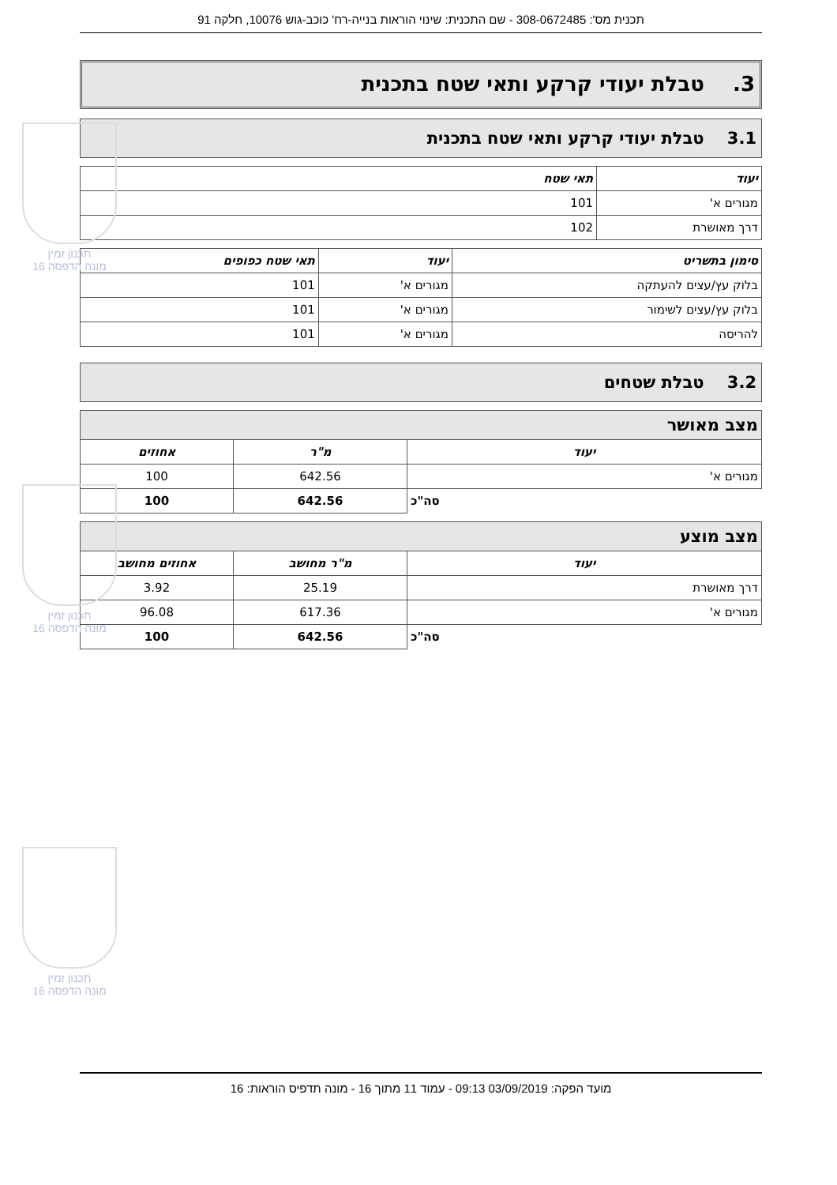תכנית מס': 308-0672485 - שם התכנית: שינוי הוראות בנייה-רח' כוכב-גוש 10076, חלקה 91
3. טבלת יעודי קרקע ותאי שטח בתכנית
3.1 טבלת יעודי קרקע ותאי שטח בתכנית
| יעוד | תאי שטח |
| --- | --- |
| מגורים א' | 101 |
| דרך מאושרת | 102 |
| סימון בתשריט | יעוד | תאי שטח כפופים |
| --- | --- | --- |
| בלוק עץ/עצים להעתקה | מגורים א' | 101 |
| בלוק עץ/עצים לשימור | מגורים א' | 101 |
| להריסה | מגורים א' | 101 |
3.2 טבלת שטחים
| מצב מאושר | | |
| --- | --- | --- |
| יעוד | מ"ר | אחוזים |
| מגורים א' | 642.56 | 100 |
| סה"כ | 642.56 | 100 |
| מצב מוצע | | |
| --- | --- | --- |
| יעוד | מ"ר מחושב | אחוזים מחושב |
| דרך מאושרת | 25.19 | 3.92 |
| מגורים א' | 617.36 | 96.08 |
| סה"כ | 642.56 | 100 |
מועד הפקה: 03/09/2019 09:13 - עמוד 11 מתוך 16 - מונה תדפיס הוראות: 16
תכנון זמין
מונה הדפסה 16
תכנון זמין
מונה הדפסה 16
תכנון זמין
מונה הדפסה 16